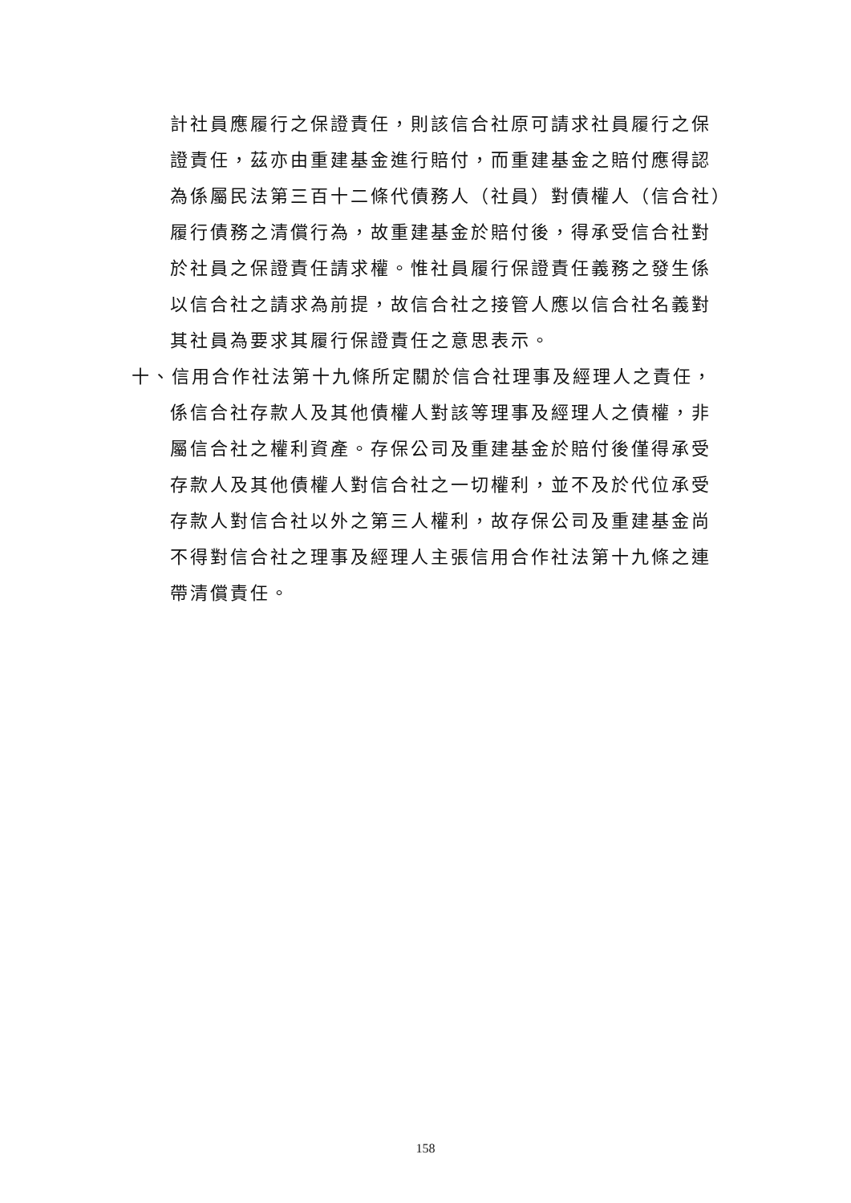計社員應履行之保證責任，則該信合社原可請求社員履行之保證責任，茲亦由重建基金進行賠付，而重建基金之賠付應得認為係屬民法第三百十二條代債務人（社員）對債權人（信合社）履行債務之清償行為，故重建基金於賠付後，得承受信合社對於社員之保證責任請求權。惟社員履行保證責任義務之發生係以信合社之請求為前提，故信合社之接管人應以信合社名義對其社員為要求其履行保證責任之意思表示。
十、信用合作社法第十九條所定關於信合社理事及經理人之責任，係信合社存款人及其他債權人對該等理事及經理人之債權，非屬信合社之權利資產。存保公司及重建基金於賠付後僅得承受存款人及其他債權人對信合社之一切權利，並不及於代位承受存款人對信合社以外之第三人權利，故存保公司及重建基金尚不得對信合社之理事及經理人主張信用合作社法第十九條之連帶清償責任。
158